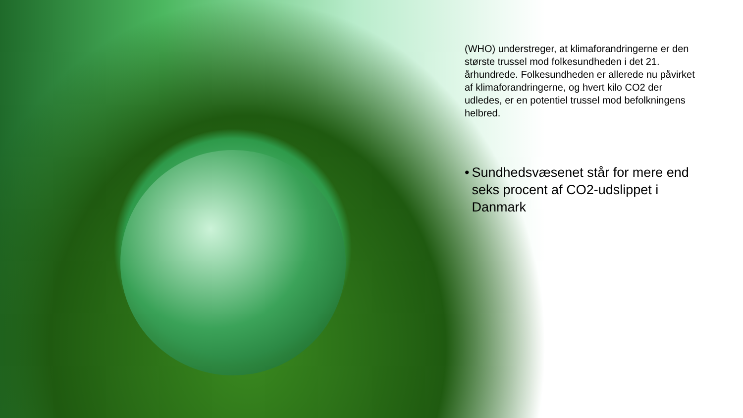(WHO) understreger, at klimaforandringerne er den største trussel mod folkesundheden i det 21. århundrede. Folkesundheden er allerede nu påvirket af klimaforandringerne, og hvert kilo CO2 der udledes, er en potentiel trussel mod befolkningens helbred.
• Sundhedsvæsenet står for mere end seks procent af CO2-udslippet i Danmark